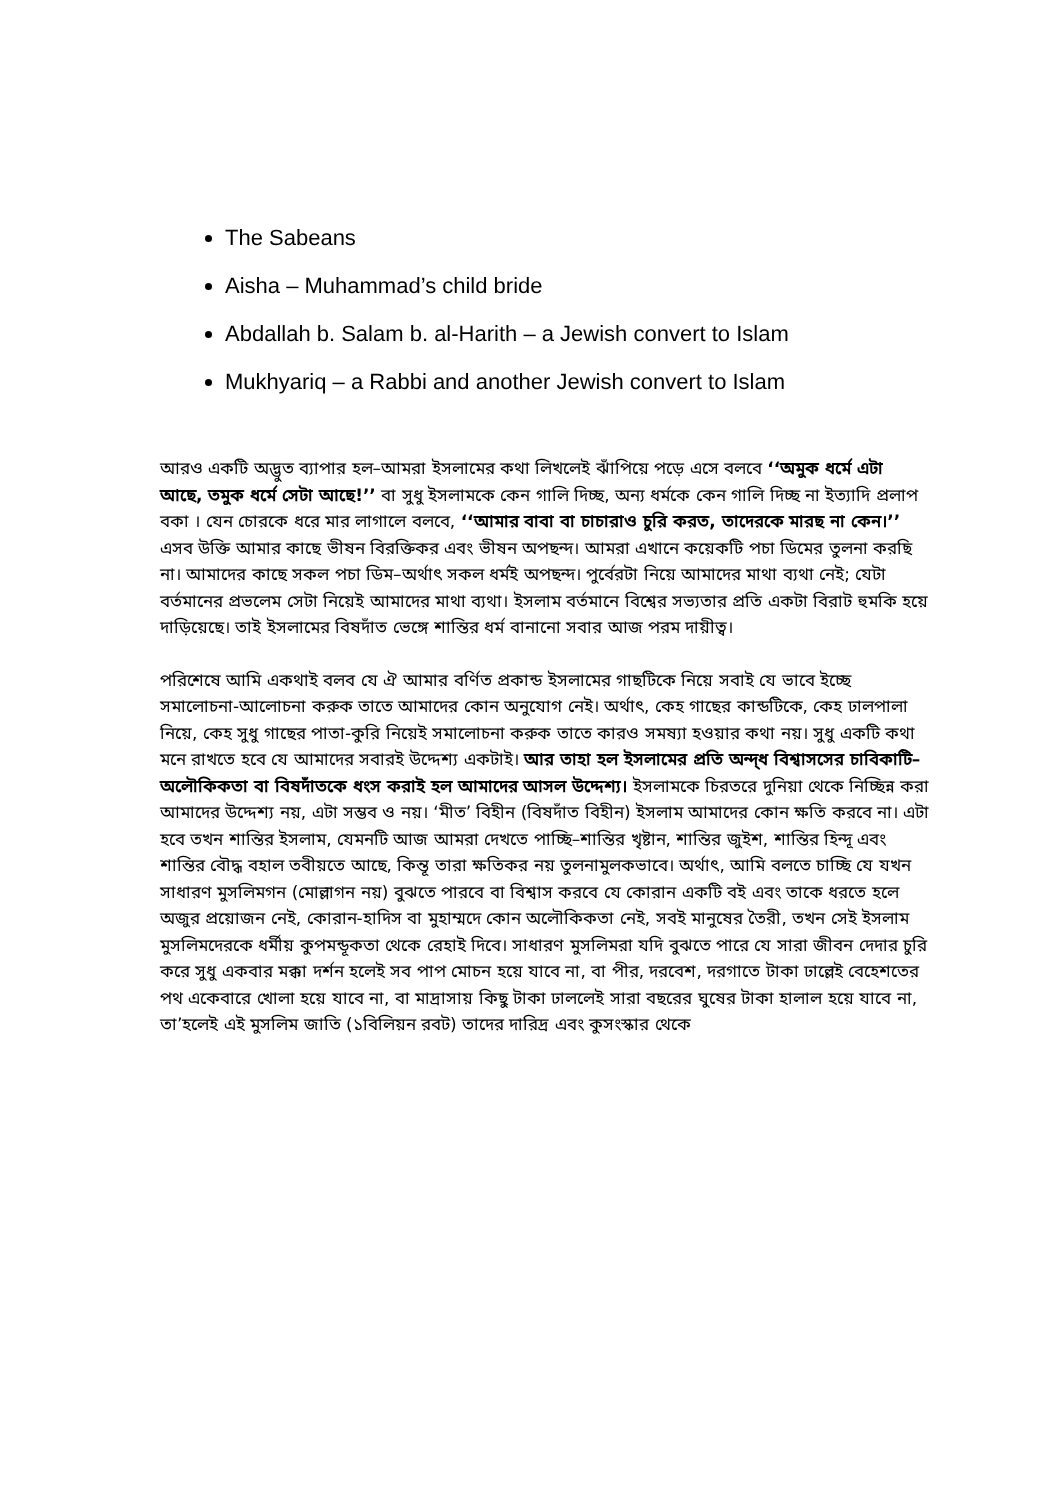The Sabeans
Aisha – Muhammad’s child bride
Abdallah b. Salam b. al-Harith – a Jewish convert to Islam
Mukhyariq – a Rabbi and another Jewish convert to Islam
আরও একটি অদ্ভুত ব্যাপার হল–আমরা ইসলামের কথা লিখলেই ঝাঁপিয়ে পড়ে এসে বলবে ‘‘অমুক ধর্মে এটা আছে, তমুক ধর্মে সেটা আছে!’’ বা সুধু ইসলামকে কেন গালি দিচ্ছ, অন্য ধর্মকে কেন গালি দিচ্ছ না ইত্যাদি প্রলাপ বকা । যেন চোরকে ধরে মার লাগালে বলবে, ‘‘আমার বাবা বা চাচারাও চুরি করত, তাদেরকে মারছ না কেন।’’ এসব উক্তি আমার কাছে ভীষন বিরক্তিকর এবং ভীষন অপছন্দ। আমরা এখানে কয়েকটি পচা ডিমের তুলনা করছি না। আমাদের কাছে সকল পচা ডিম–অর্থাৎ সকল ধর্মই অপছন্দ। পুর্বেরটা নিয়ে আমাদের মাথা ব্যথা নেই; যেটা বর্তমানের প্রভলেম সেটা নিয়েই আমাদের মাথা ব্যথা। ইসলাম বর্তমানে বিশ্বের সভ্যতার প্রতি একটা বিরাট হুমকি হয়ে দাড়িয়েছে। তাই ইসলামের বিষদাঁত ভেঙ্গে শান্তির ধর্ম বানানো সবার আজ পরম দায়ীত্ব।
পরিশেষে আমি একথাই বলব যে ঐ আমার বর্ণিত প্রকান্ড ইসলামের গাছটিকে নিয়ে সবাই যে ভাবে ইচ্ছে সমালোচনা-আলোচনা করুক তাতে আমাদের কোন অনুযোগ নেই। অর্থাৎ, কেহ গাছের কান্ডটিকে, কেহ ঢালপালা নিয়ে, কেহ সুধু গাছের পাতা-কুরি নিয়েই সমালোচনা করুক তাতে কারও সমষ্যা হওয়ার কথা নয়। সুধু একটি কথা মনে রাখতে হবে যে আমাদের সবারই উদ্দেশ্য একটাই। আর তাহা হল ইসলামের প্রতি অন্দ্ধ বিশ্বাসসের চাবিকাটি–অলৌকিকতা বা বিষদাঁতকে ধংস করাই হল আমাদের আসল উদ্দেশ্য। ইসলামকে চিরতরে দুনিয়া থেকে নিচ্ছিন্ন করা আমাদের উদ্দেশ্য নয়, এটা সম্ভব ও নয়। ‘মীত’ বিহীন (বিষদাঁত বিহীন) ইসলাম আমাদের কোন ক্ষতি করবে না। এটা হবে তখন শান্তির ইসলাম, যেমনটি আজ আমরা দেখতে পাচ্ছি–শান্তির খৃষ্টান, শান্তির জুইশ, শান্তির হিন্দূ এবং শান্তির বৌদ্ধ বহাল তবীয়তে আছে, কিন্তূ তারা ক্ষতিকর নয় তুলনামুলকভাবে। অর্থাৎ, আমি বলতে চাচ্ছি যে যখন সাধারণ মুসলিমগন (মোল্লাগন নয়) বুঝতে পারবে বা বিশ্বাস করবে যে কোরান একটি বই এবং তাকে ধরতে হলে অজুর প্রয়োজন নেই, কোরান-হাদিস বা মুহাম্মদে কোন অলৌকিকতা নেই, সবই মানুষের তৈরী, তখন সেই ইসলাম মুসলিমদেরকে ধর্মীয় কুপমন্ডূকতা থেকে রেহাই দিবে। সাধারণ মুসলিমরা যদি বুঝতে পারে যে সারা জীবন দেদার চুরি করে সুধু একবার মক্কা দর্শন হলেই সব পাপ মোচন হয়ে যাবে না, বা পীর, দরবেশ, দরগাতে টাকা ঢাল্লেই বেহেশতের পথ একেবারে খোলা হয়ে যাবে না, বা মাদ্রাসায় কিছু টাকা ঢাললেই সারা বছরের ঘুষের টাকা হালাল হয়ে যাবে না, তা’হলেই এই মুসলিম জাতি (১বিলিয়ন রবট) তাদের দারিদ্র এবং কুসংস্কার থেকে